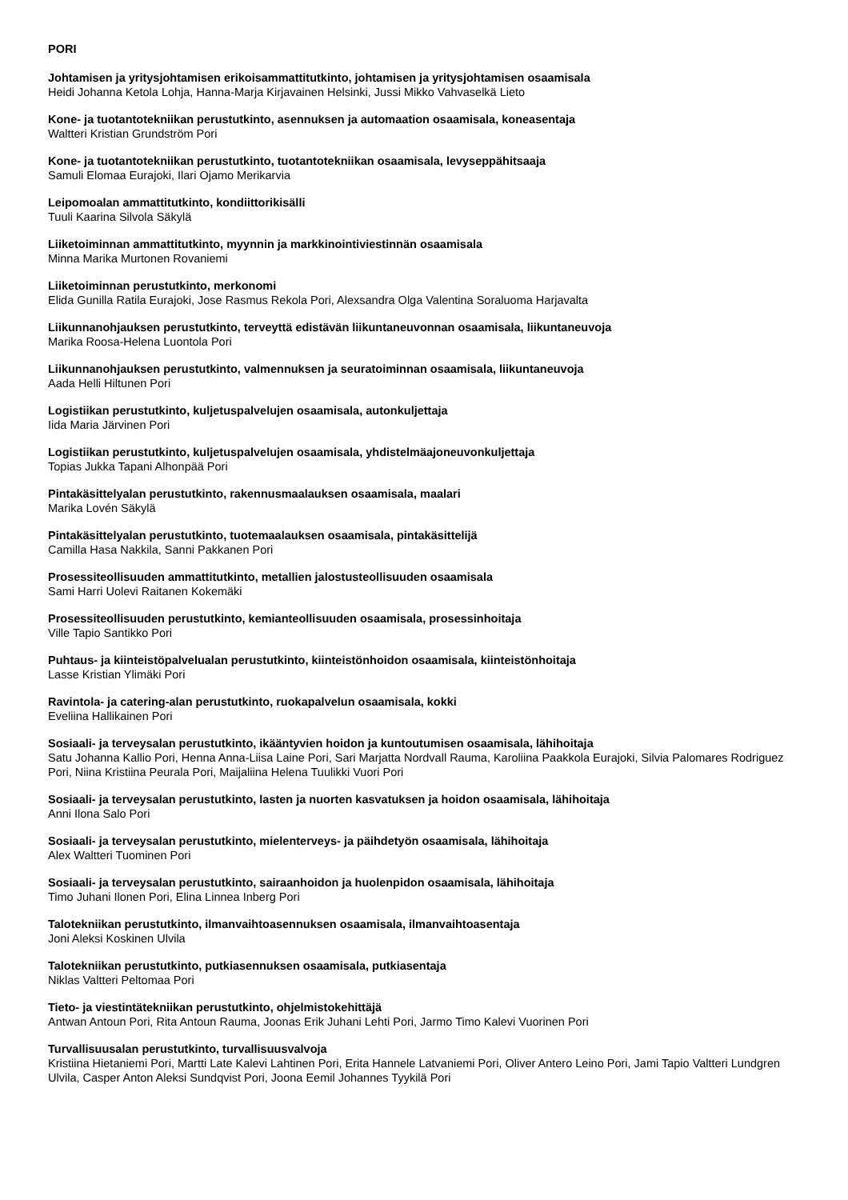PORI
Johtamisen ja yritysjohtamisen erikoisammattitutkinto, johtamisen ja yritysjohtamisen osaamisala
Heidi Johanna Ketola Lohja, Hanna-Marja Kirjavainen Helsinki, Jussi Mikko Vahvaselkä Lieto
Kone- ja tuotantotekniikan perustutkinto, asennuksen ja automaation osaamisala, koneasentaja
Waltteri Kristian Grundström Pori
Kone- ja tuotantotekniikan perustutkinto, tuotantotekniikan osaamisala, levyseppähitsaaja
Samuli Elomaa Eurajoki, Ilari Ojamo Merikarvia
Leipomoalan ammattitutkinto, kondiittorikisälli
Tuuli Kaarina Silvola Säkylä
Liiketoiminnan ammattitutkinto, myynnin ja markkinointiviestinnän osaamisala
Minna Marika Murtonen Rovaniemi
Liiketoiminnan perustutkinto, merkonomi
Elida Gunilla Ratila Eurajoki, Jose Rasmus Rekola Pori, Alexsandra Olga Valentina Soraluoma Harjavalta
Liikunnanohjauksen perustutkinto, terveyttä edistävän liikuntaneuvonnan osaamisala, liikuntaneuvoja
Marika Roosa-Helena Luontola Pori
Liikunnanohjauksen perustutkinto, valmennuksen ja seuratoiminnan osaamisala, liikuntaneuvoja
Aada Helli Hiltunen Pori
Logistiikan perustutkinto, kuljetuspalvelujen osaamisala, autonkuljettaja
Iida Maria Järvinen Pori
Logistiikan perustutkinto, kuljetuspalvelujen osaamisala, yhdistelmäajoneuvonkuljettaja
Topias Jukka Tapani Alhonpää Pori
Pintakäsittelyalan perustutkinto, rakennusmaalauksen osaamisala, maalari
Marika Lovén Säkylä
Pintakäsittelyalan perustutkinto, tuotemaalauksen osaamisala, pintakäsittelijä
Camilla Hasa Nakkila, Sanni Pakkanen Pori
Prosessiteollisuuden ammattitutkinto, metallien jalostusteollisuuden osaamisala
Sami Harri Uolevi Raitanen Kokemäki
Prosessiteollisuuden perustutkinto, kemianteollisuuden osaamisala, prosessinhoitaja
Ville Tapio Santikko Pori
Puhtaus- ja kiinteistöpalvelualan perustutkinto, kiinteistönhoidon osaamisala, kiinteistönhoitaja
Lasse Kristian Ylimäki Pori
Ravintola- ja catering-alan perustutkinto, ruokapalvelun osaamisala, kokki
Eveliina Hallikainen Pori
Sosiaali- ja terveysalan perustutkinto, ikääntyvien hoidon ja kuntoutumisen osaamisala, lähihoitaja
Satu Johanna Kallio Pori, Henna Anna-Liisa Laine Pori, Sari Marjatta Nordvall Rauma, Karoliina Paakkola Eurajoki, Silvia Palomares Rodriguez Pori, Niina Kristiina Peurala Pori, Maijaliina Helena Tuulikki Vuori Pori
Sosiaali- ja terveysalan perustutkinto, lasten ja nuorten kasvatuksen ja hoidon osaamisala, lähihoitaja
Anni Ilona Salo Pori
Sosiaali- ja terveysalan perustutkinto, mielenterveys- ja päihdetyön osaamisala, lähihoitaja
Alex Waltteri Tuominen Pori
Sosiaali- ja terveysalan perustutkinto, sairaanhoidon ja huolenpidon osaamisala, lähihoitaja
Timo Juhani Ilonen Pori, Elina Linnea Inberg Pori
Talotekniikan perustutkinto, ilmanvaihtoasennuksen osaamisala, ilmanvaihtoasentaja
Joni Aleksi Koskinen Ulvila
Talotekniikan perustutkinto, putkiasennuksen osaamisala, putkiasentaja
Niklas Valtteri Peltomaa Pori
Tieto- ja viestintätekniikan perustutkinto, ohjelmistokehittäjä
Antwan Antoun Pori, Rita Antoun Rauma, Joonas Erik Juhani Lehti Pori, Jarmo Timo Kalevi Vuorinen Pori
Turvallisuusalan perustutkinto, turvallisuusvalvoja
Kristiina Hietaniemi Pori, Martti Late Kalevi Lahtinen Pori, Erita Hannele Latvaniemi Pori, Oliver Antero Leino Pori, Jami Tapio Valtteri Lundgren Ulvila, Casper Anton Aleksi Sundqvist Pori, Joona Eemil Johannes Tyykilä Pori